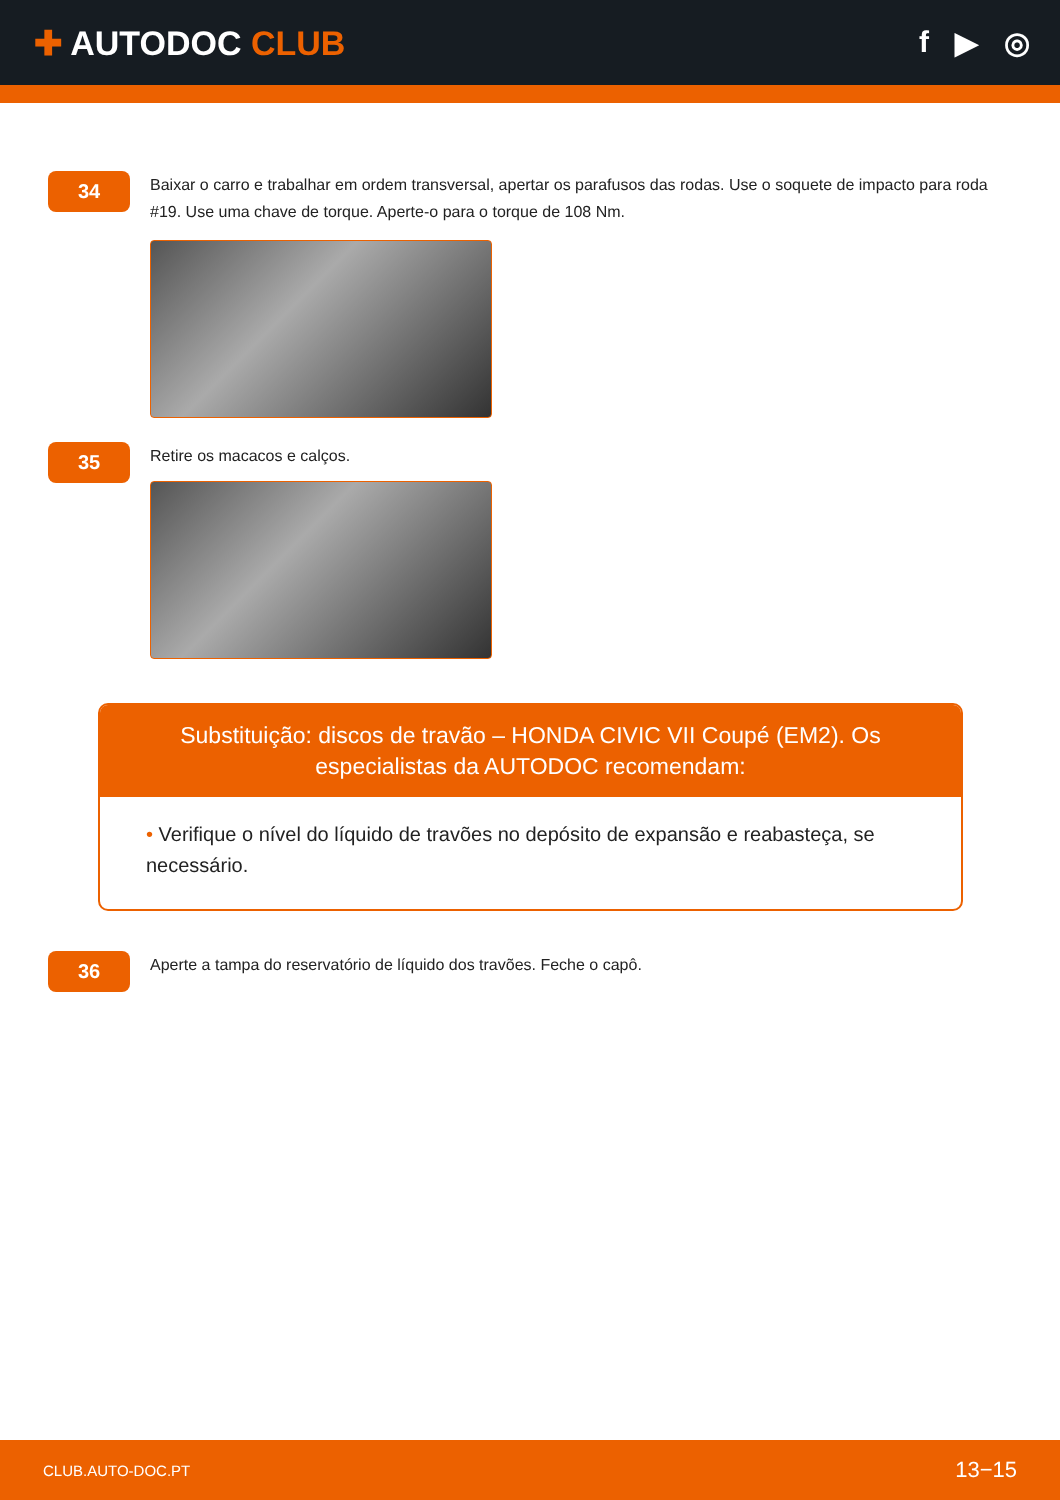✚ AUTODOC CLUB f ▶ ◎
34
Baixar o carro e trabalhar em ordem transversal, apertar os parafusos das rodas. Use o soquete de impacto para roda #19. Use uma chave de torque. Aperte-o para o torque de 108 Nm.
35
Retire os macacos e calços.
Substituição: discos de travão – HONDA CIVIC VII Coupé (EM2). Os especialistas da AUTODOC recomendam:
• Verifique o nível do líquido de travões no depósito de expansão e reabasteça, se necessário.
36
Aperte a tampa do reservatório de líquido dos travões. Feche o capô.
CLUB.AUTO-DOC.PT 13−15